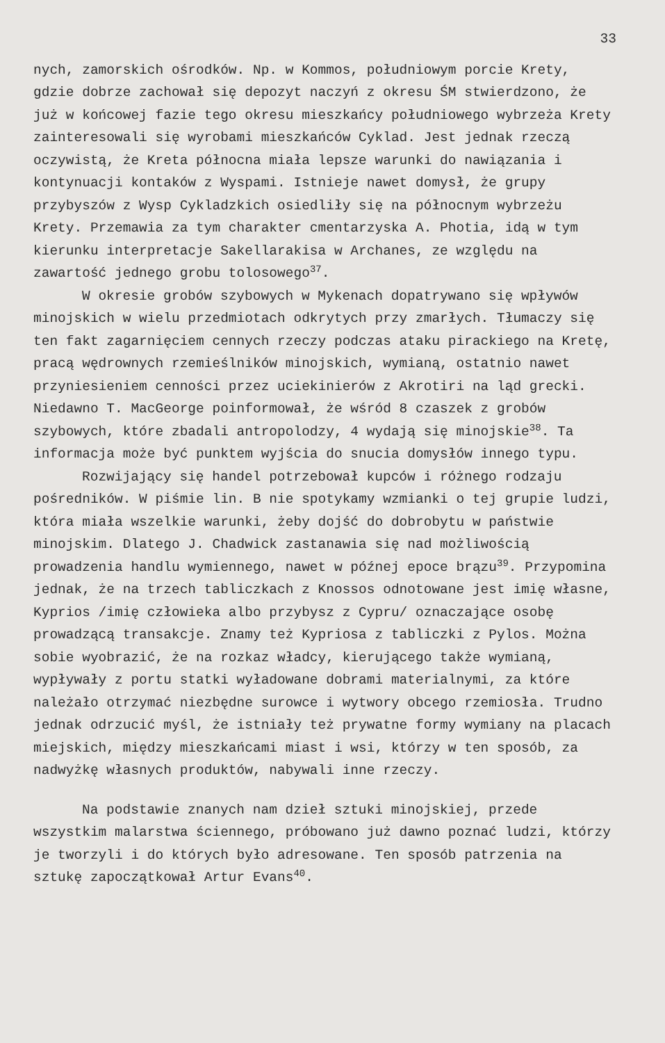33
nych, zamorskich ośrodków. Np. w Kommos, południowym porcie Krety, gdzie dobrze zachował się depozyt naczyń z okresu ŚM stwierdzono, że już w końcowej fazie tego okresu mieszkańcy południowego wybrzeża Krety zainteresowali się wyrobami mieszkańców Cyklad. Jest jednak rzeczą oczywistą, że Kreta północna miała lepsze warunki do nawiązania i kontynuacji kontaków z Wyspami. Istnieje nawet domysł, że grupy przybyszów z Wysp Cykladzkich osiedliły się na północnym wybrzeżu Krety. Przemawia za tym charakter cmentarzyska A. Photia, idą w tym kierunku interpretacje Sakellarakisa w Archanes, ze względu na zawartość jednego grobu tolosowego<sup>37</sup>.
W okresie grobów szybowych w Mykenach dopatrywano się wpływów minojskich w wielu przedmiotach odkrytych przy zmarłych. Tłumaczy się ten fakt zagarnięciem cennych rzeczy podczas ataku pirackiego na Kretę, pracą wędrownych rzemieślników minojskich, wymianą, ostatnio nawet przyniesieniem cenności przez uciekinierów z Akrotiri na ląd grecki. Niedawno T. MacGeorge poinformował, że wśród 8 czaszek z grobów szybowych, które zbadali antropolodzy, 4 wydają się minojskie<sup>38</sup>. Ta informacja może być punktem wyjścia do snucia domysłów innego typu.
Rozwijający się handel potrzebował kupców i różnego rodzaju pośredników. W piśmie lin. B nie spotykamy wzmianki o tej grupie ludzi, która miała wszelkie warunki, żeby dojść do dobrobytu w państwie minojskim. Dlatego J. Chadwick zastanawia się nad możliwością prowadzenia handlu wymiennego, nawet w późnej epoce brązu<sup>39</sup>. Przypomina jednak, że na trzech tabliczkach z Knossos odnotowane jest imię własne, Kyprios /imię człowieka albo przybysz z Cypru/ oznaczające osobę prowadzącą transakcje. Znamy też Kypriosa z tabliczki z Pylos. Można sobie wyobrazić, że na rozkaz władcy, kierującego także wymianą, wypływały z portu statki wyładowane dobrami materialnymi, za które należało otrzymać niezbędne surowce i wytwory obcego rzemiosła. Trudno jednak odrzucić myśl, że istniały też prywatne formy wymiany na placach miejskich, między mieszkańcami miast i wsi, którzy w ten sposób, za nadwyżkę własnych produktów, nabywali inne rzeczy.
Na podstawie znanych nam dzieł sztuki minojskiej, przede wszystkim malarstwa ściennego, próbowano już dawno poznać ludzi, którzy je tworzyli i do których było adresowane. Ten sposób patrzenia na sztukę zapoczątkował Artur Evans<sup>40</sup>.